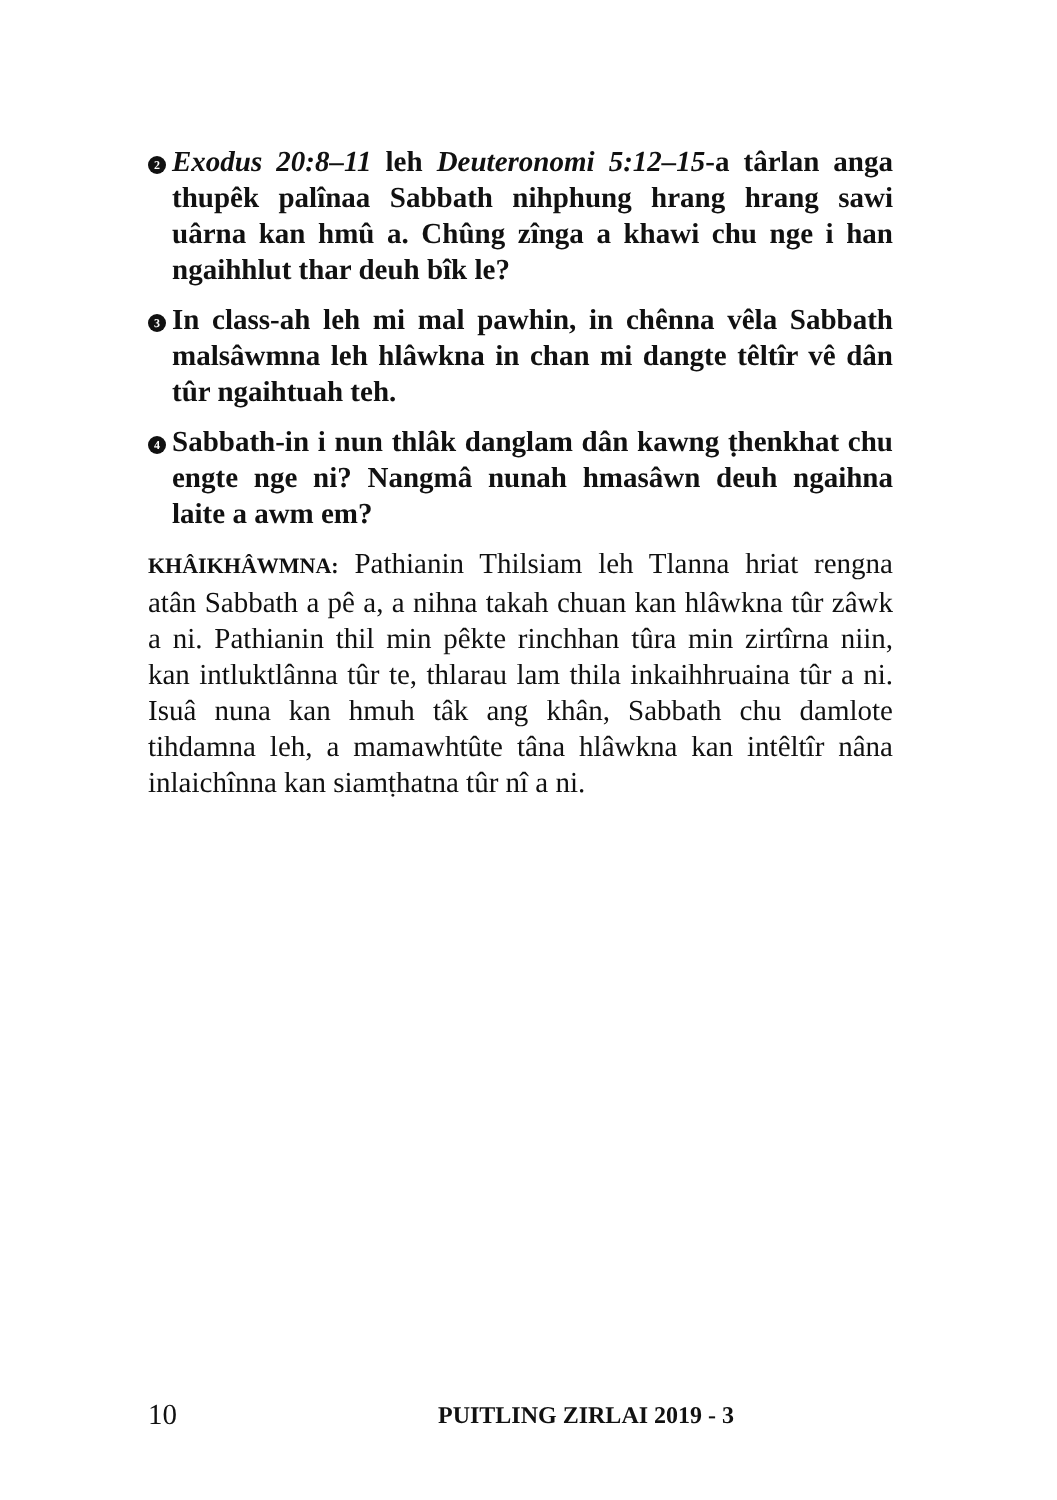2 Exodus 20:8–11 leh Deuteronomi 5:12–15-a târlan anga thupêk palînaa Sabbath nihphung hrang hrang sawi uârna kan hmû a. Chûng zînga a khawi chu nge i han ngaihhlut thar deuh bîk le?
3 In class-ah leh mi mal pawhin, in chênna vêla Sabbath malsâwmna leh hlâwkna in chan mi dangte têltîr vê dân tûr ngaihtuah teh.
4 Sabbath-in i nun thlâk danglam dân kawng ṭhenkhat chu engte nge ni? Nangmâ nunah hmasâwn deuh ngaihna laite a awm em?
KHÂIKHÂWMNA: Pathianin Thilsiam leh Tlanna hriat rengna atân Sabbath a pê a, a nihna takah chuan kan hlâwkna tûr zâwk a ni. Pathianin thil min pêkte rinchhan tûra min zirtîrna niin, kan intluktlânna tûr te, thlarau lam thila inkaihhruaina tûr a ni. Isuâ nuna kan hmuh tâk ang khân, Sabbath chu damlote tihdamna leh, a mamawhtûte tâna hlâwkna kan intêltîr nâna inlaichînna kan siamṭhatna tûr nî a ni.
10 PUITLING ZIRLAI 2019 - 3